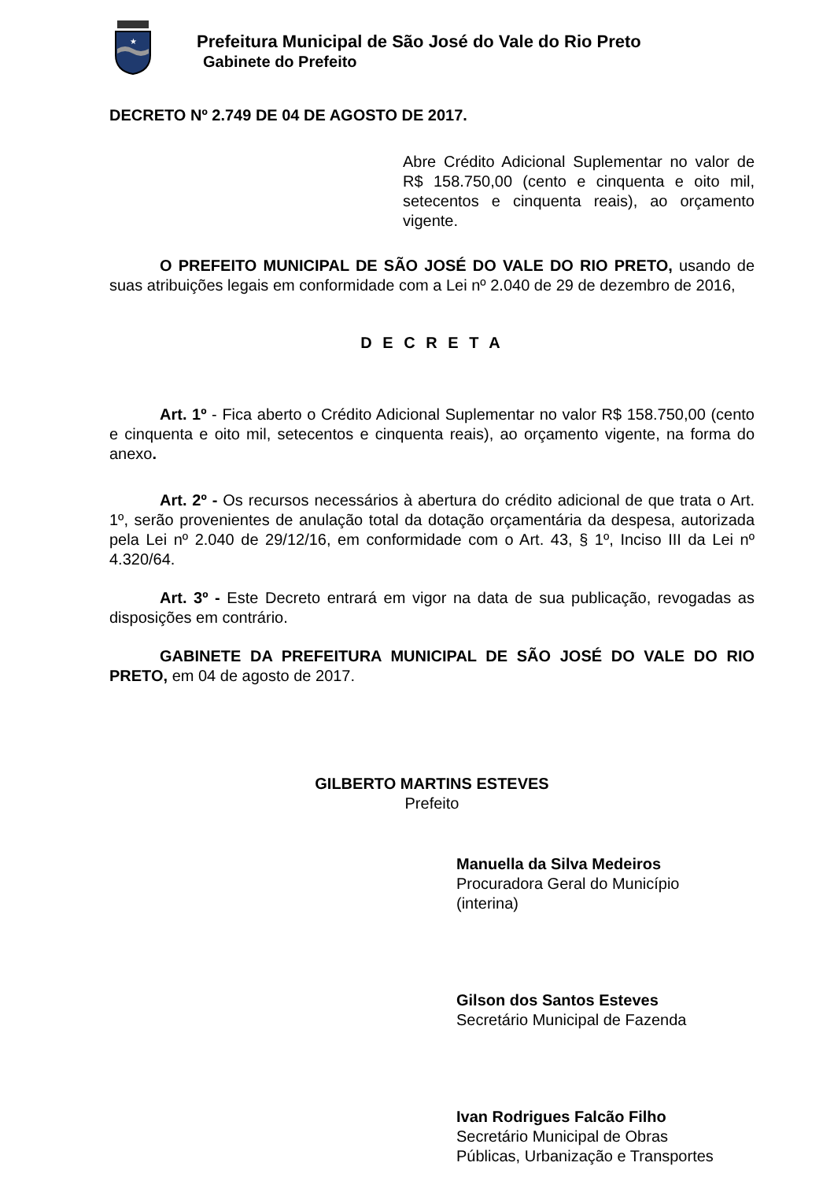★
Prefeitura Municipal de São José do Vale do Rio Preto
Gabinete do Prefeito
DECRETO Nº 2.749 DE 04 DE AGOSTO DE 2017.
Abre Crédito Adicional Suplementar no valor de R$ 158.750,00 (cento e cinquenta e oito mil, setecentos e cinquenta reais), ao orçamento vigente.
O PREFEITO MUNICIPAL DE SÃO JOSÉ DO VALE DO RIO PRETO, usando de suas atribuições legais em conformidade com a Lei nº 2.040 de 29 de dezembro de 2016,
D E C R E T A
Art. 1º - Fica aberto o Crédito Adicional Suplementar no valor R$ 158.750,00 (cento e cinquenta e oito mil, setecentos e cinquenta reais), ao orçamento vigente, na forma do anexo.
Art. 2º - Os recursos necessários à abertura do crédito adicional de que trata o Art. 1º, serão provenientes de anulação total da dotação orçamentária da despesa, autorizada pela Lei nº 2.040 de 29/12/16, em conformidade com o Art. 43, § 1º, Inciso III da Lei nº 4.320/64.
Art. 3º - Este Decreto entrará em vigor na data de sua publicação, revogadas as disposições em contrário.
GABINETE DA PREFEITURA MUNICIPAL DE SÃO JOSÉ DO VALE DO RIO PRETO, em 04 de agosto de 2017.
GILBERTO MARTINS ESTEVES
Prefeito
Manuella da Silva Medeiros
Procuradora Geral do Município
(interina)
Gilson dos Santos Esteves
Secretário Municipal de Fazenda
Ivan Rodrigues Falcão Filho
Secretário Municipal de Obras
Públicas, Urbanização e Transportes